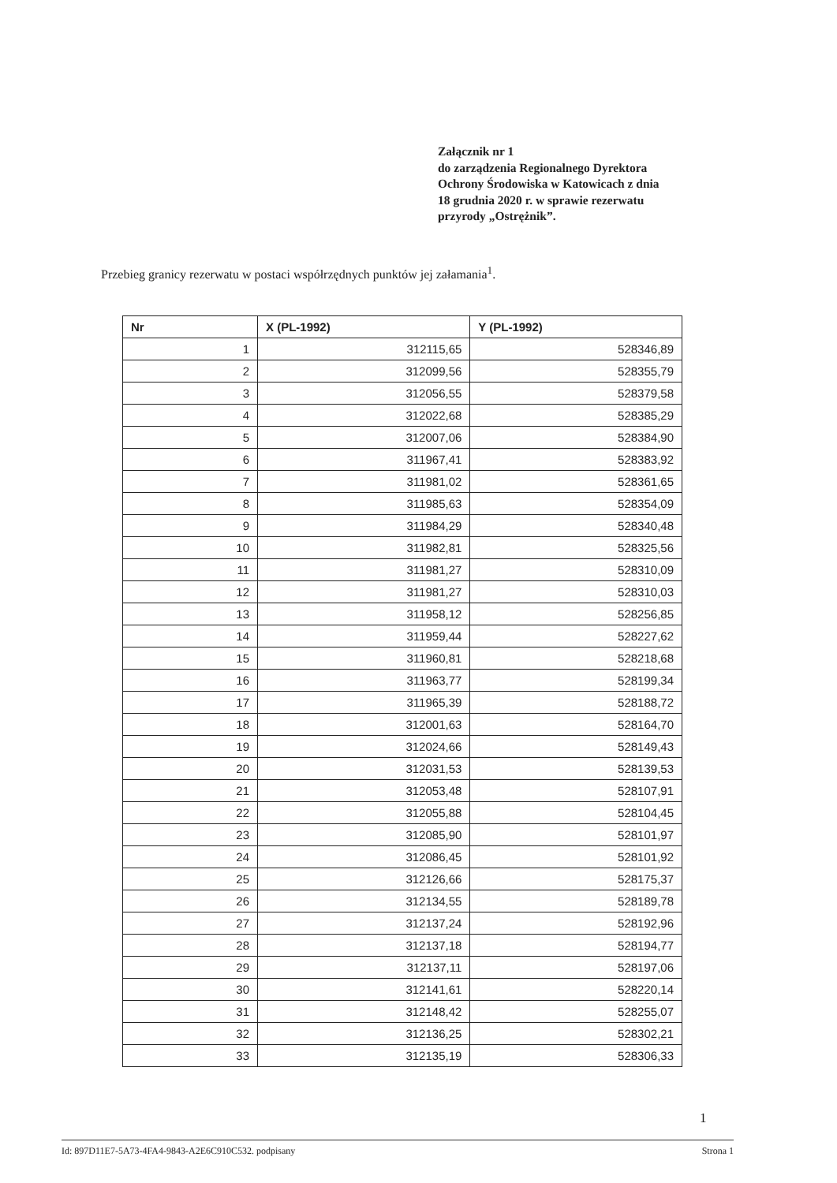Załącznik nr 1
do zarządzenia Regionalnego Dyrektora
Ochrony Środowiska w Katowicach z dnia
18 grudnia 2020 r. w sprawie rezerwatu
przyrody „Ostrężnik”.
Przebieg granicy rezerwatu w postaci współrzędnych punktów jej załamania<sup>1</sup>.
| Nr | X (PL-1992) | Y (PL-1992) |
| --- | --- | --- |
| 1 | 312115,65 | 528346,89 |
| 2 | 312099,56 | 528355,79 |
| 3 | 312056,55 | 528379,58 |
| 4 | 312022,68 | 528385,29 |
| 5 | 312007,06 | 528384,90 |
| 6 | 311967,41 | 528383,92 |
| 7 | 311981,02 | 528361,65 |
| 8 | 311985,63 | 528354,09 |
| 9 | 311984,29 | 528340,48 |
| 10 | 311982,81 | 528325,56 |
| 11 | 311981,27 | 528310,09 |
| 12 | 311981,27 | 528310,03 |
| 13 | 311958,12 | 528256,85 |
| 14 | 311959,44 | 528227,62 |
| 15 | 311960,81 | 528218,68 |
| 16 | 311963,77 | 528199,34 |
| 17 | 311965,39 | 528188,72 |
| 18 | 312001,63 | 528164,70 |
| 19 | 312024,66 | 528149,43 |
| 20 | 312031,53 | 528139,53 |
| 21 | 312053,48 | 528107,91 |
| 22 | 312055,88 | 528104,45 |
| 23 | 312085,90 | 528101,97 |
| 24 | 312086,45 | 528101,92 |
| 25 | 312126,66 | 528175,37 |
| 26 | 312134,55 | 528189,78 |
| 27 | 312137,24 | 528192,96 |
| 28 | 312137,18 | 528194,77 |
| 29 | 312137,11 | 528197,06 |
| 30 | 312141,61 | 528220,14 |
| 31 | 312148,42 | 528255,07 |
| 32 | 312136,25 | 528302,21 |
| 33 | 312135,19 | 528306,33 |
1
Id: 897D11E7-5A73-4FA4-9843-A2E6C910C532. podpisany Strona 1